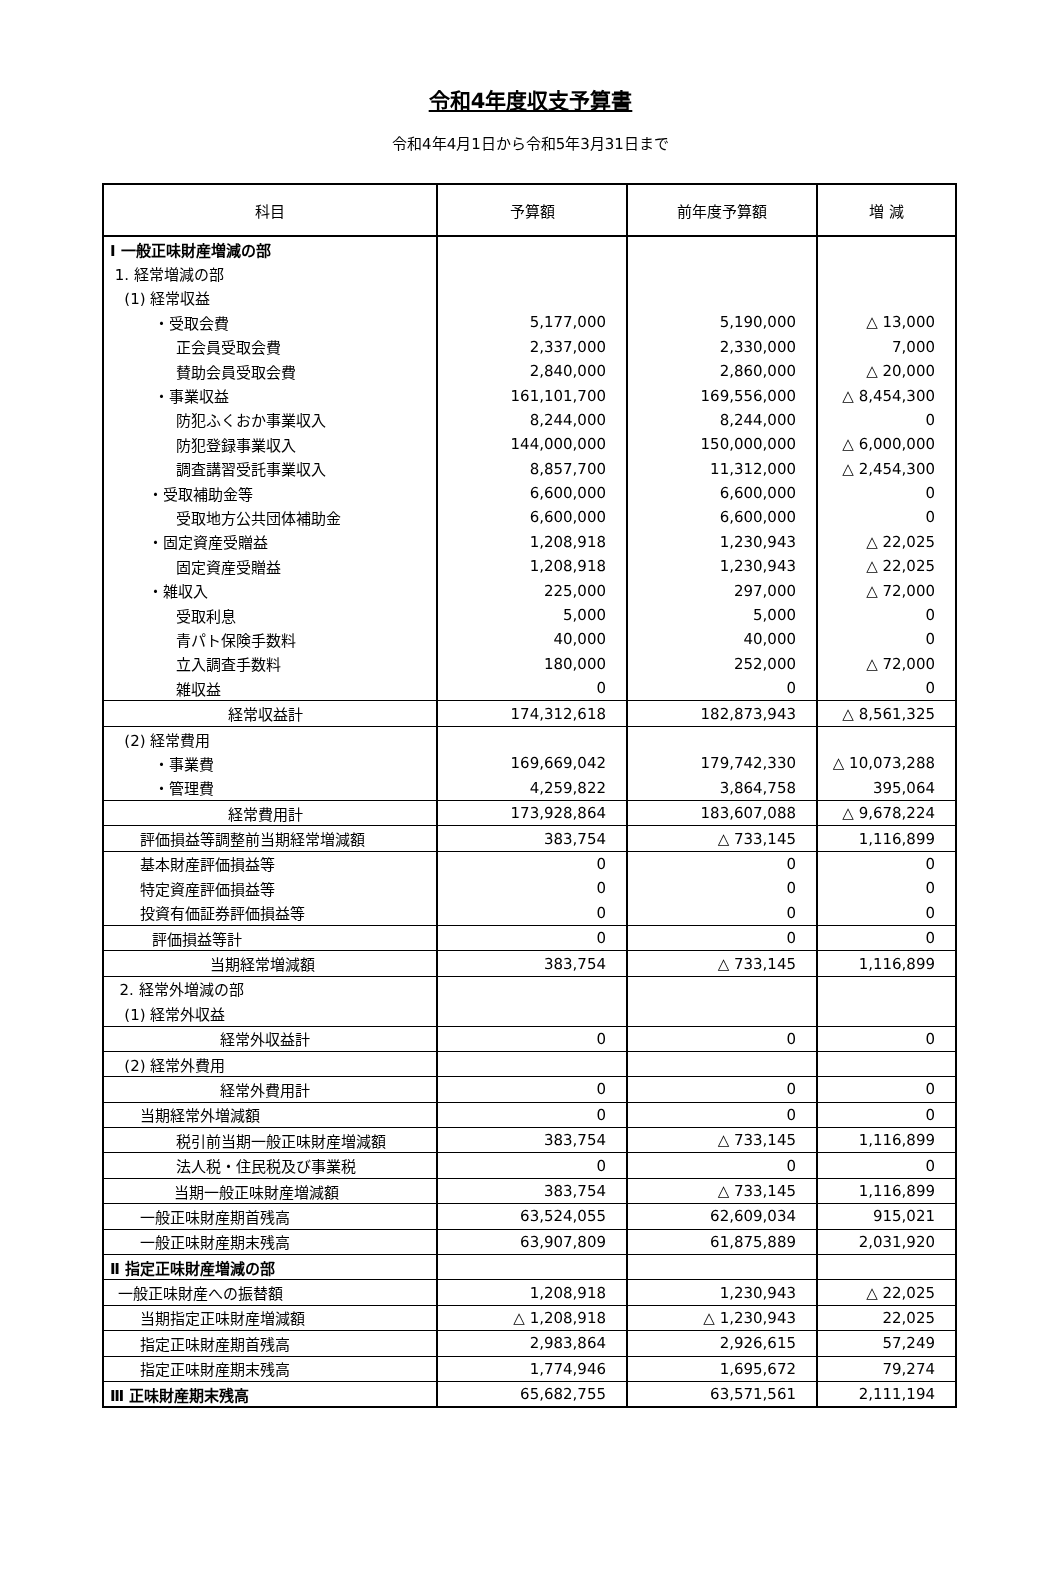令和4年度収支予算書
令和4年4月1日から令和5年3月31日まで
| 科目 | 予算額 | 前年度予算額 | 増 減 |
| --- | --- | --- | --- |
| Ⅰ 一般正味財産増減の部 | | | |
| 1. 経常増減の部 | | | |
| (1) 経常収益 | | | |
| ・受取会費 | 5,177,000 | 5,190,000 | △ 13,000 |
| 正会員受取会費 | 2,337,000 | 2,330,000 | 7,000 |
| 賛助会員受取会費 | 2,840,000 | 2,860,000 | △ 20,000 |
| ・事業収益 | 161,101,700 | 169,556,000 | △ 8,454,300 |
| 防犯ふくおか事業収入 | 8,244,000 | 8,244,000 | 0 |
| 防犯登録事業収入 | 144,000,000 | 150,000,000 | △ 6,000,000 |
| 調査講習受託事業収入 | 8,857,700 | 11,312,000 | △ 2,454,300 |
| ・受取補助金等 | 6,600,000 | 6,600,000 | 0 |
| 受取地方公共団体補助金 | 6,600,000 | 6,600,000 | 0 |
| ・固定資産受贈益 | 1,208,918 | 1,230,943 | △ 22,025 |
| 固定資産受贈益 | 1,208,918 | 1,230,943 | △ 22,025 |
| ・雑収入 | 225,000 | 297,000 | △ 72,000 |
| 受取利息 | 5,000 | 5,000 | 0 |
| 青パト保険手数料 | 40,000 | 40,000 | 0 |
| 立入調査手数料 | 180,000 | 252,000 | △ 72,000 |
| 雑収益 | 0 | 0 | 0 |
| 経常収益計 | 174,312,618 | 182,873,943 | △ 8,561,325 |
| (2) 経常費用 | | | |
| ・事業費 | 169,669,042 | 179,742,330 | △ 10,073,288 |
| ・管理費 | 4,259,822 | 3,864,758 | 395,064 |
| 経常費用計 | 173,928,864 | 183,607,088 | △ 9,678,224 |
| 評価損益等調整前当期経常増減額 | 383,754 | △ 733,145 | 1,116,899 |
| 基本財産評価損益等 | 0 | 0 | 0 |
| 特定資産評価損益等 | 0 | 0 | 0 |
| 投資有価証券評価損益等 | 0 | 0 | 0 |
| 評価損益等計 | 0 | 0 | 0 |
| 当期経常増減額 | 383,754 | △ 733,145 | 1,116,899 |
| 2. 経常外増減の部 | | | |
| (1) 経常外収益 | | | |
| 経常外収益計 | 0 | 0 | 0 |
| (2) 経常外費用 | | | |
| 経常外費用計 | 0 | 0 | 0 |
| 当期経常外増減額 | 0 | 0 | 0 |
| 税引前当期一般正味財産増減額 | 383,754 | △ 733,145 | 1,116,899 |
| 法人税・住民税及び事業税 | 0 | 0 | 0 |
| 当期一般正味財産増減額 | 383,754 | △ 733,145 | 1,116,899 |
| 一般正味財産期首残高 | 63,524,055 | 62,609,034 | 915,021 |
| 一般正味財産期末残高 | 63,907,809 | 61,875,889 | 2,031,920 |
| Ⅱ 指定正味財産増減の部 | | | |
| 一般正味財産への振替額 | 1,208,918 | 1,230,943 | △ 22,025 |
| 当期指定正味財産増減額 | △ 1,208,918 | △ 1,230,943 | 22,025 |
| 指定正味財産期首残高 | 2,983,864 | 2,926,615 | 57,249 |
| 指定正味財産期末残高 | 1,774,946 | 1,695,672 | 79,274 |
| Ⅲ 正味財産期末残高 | 65,682,755 | 63,571,561 | 2,111,194 |